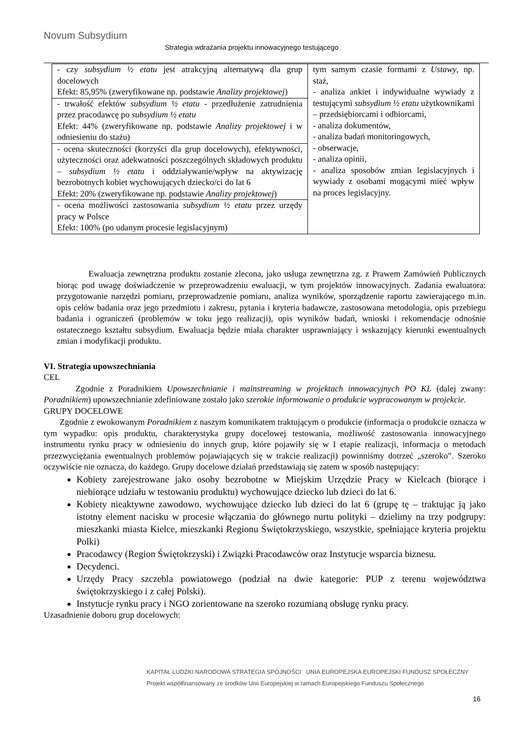Novum Subsydium
Strategia wdrażania projektu innowacyjnego testującego
| - czy subsydium ½ etatu jest atrakcyjną alternatywą dla grup docelowych Efekt: 85,95% (zweryfikowane np. podstawie Analizy projektowej ) | tym samym czasie formami z Ustawy , np. staż, - analiza ankiet i indywidualne wywiady z testującymi subsydium ½ etatu użytkownikami – przedsiębiorcami i odbiorcami, - analiza dokumentów, - analiza badań monitoringowych, - obserwacje, - analiza opinii, - analiza sposobów zmian legislacyjnych i wywiady z osobami mogącymi mieć wpływ na proces legislacyjny. |
| - trwałość efektów subsydium ½ etatu - przedłużenie zatrudnienia przez pracodawcę po subsydium ½ etatu Efekt: 44% (zweryfikowane np. podstawie Analizy projektowej i w odniesieniu do stażu) | |
| - ocena skuteczności (korzyści dla grup docelowych), efektywności, użyteczności oraz adekwatności poszczególnych składowych produktu – subsydium ½ etatu i oddziaływanie/wpływ na aktywizację bezrobotnych kobiet wychowujących dziecko/ci do lat 6 Efekt: 20% (zweryfikowane np. podstawie Analizy projektowej ) | |
| - ocena możliwości zastosowania subsydium ½ etatu przez urzędy pracy w Polsce Efekt: 100% (po udanym procesie legislacyjnym) | |
Ewaluacja zewnętrzna produktu zostanie zlecona, jako usługa zewnętrzna zg. z Prawem Zamówień Publicznych biorąc pod uwagę doświadczenie w przeprowadzeniu ewaluacji, w tym projektów innowacyjnych. Zadania ewaluatora: przygotowanie narzędzi pomiaru, przeprowadzenie pomiaru, analiza wyników, sporządzenie raportu zawierającego m.in. opis celów badania oraz jego przedmiotu i zakresu, pytania i kryteria badawcze, zastosowana metodologia, opis przebiegu badania i ograniczeń (problemów w toku jego realizacji), opis wyników badań, wnioski i rekomendacje odnośnie ostatecznego kształtu subsydium. Ewaluacja będzie miała charakter usprawniający i wskazujący kierunki ewentualnych zmian i modyfikacji produktu.
VI. Strategia upowszechniania
CEL
Zgodnie z Poradnikiem Upowszechnianie i mainstreaming w projektach innowacyjnych PO KL (dalej zwany: Poradnikiem) upowszechnianie zdefiniowane zostało jako szerokie informowanie o produkcie wypracowanym w projekcie.
GRUPY DOCELOWE
Zgodnie z ewokowanym Poradnikiem z naszym komunikatem traktującym o produkcie (informacja o produkcie oznacza w tym wypadku: opis produktu, charakterystyka grupy docelowej testowania, możliwość zastosowania innowacyjnego instrumentu rynku pracy w odniesieniu do innych grup, które pojawiły się w I etapie realizacji, informacja o metodach przezwyciężania ewentualnych problemów pojawiających się w trakcie realizacji) powinniśmy dotrzeć „szeroko”. Szeroko oczywiście nie oznacza, do każdego. Grupy docelowe działań przedstawiają się zatem w sposób następujący:
Kobiety zarejestrowane jako osoby bezrobotne w Miejskim Urzędzie Pracy w Kielcach (biorące i niebiorące udziału w testowaniu produktu) wychowujące dziecko lub dzieci do lat 6.
Kobiety nieaktywne zawodowo, wychowujące dziecko lub dzieci do lat 6 (grupę tę – traktując ją jako istotny element nacisku w procesie włączania do głównego nurtu polityki – dzielimy na trzy podgrupy: mieszkanki miasta Kielce, mieszkanki Regionu Świętokrzyskiego, wszystkie, spełniające kryteria projektu Polki)
Pracodawcy (Region Świętokrzyski) i Związki Pracodawców oraz Instytucje wsparcia biznesu.
Decydenci.
Urzędy Pracy szczebla powiatowego (podział na dwie kategorie: PUP z terenu województwa świętokrzyskiego i z całej Polski).
Instytucje rynku pracy i NGO zorientowane na szeroko rozumianą obsługę rynku pracy.
Uzasadnienie doboru grup docelowych:
KAPITAŁ LUDZKI NARODOWA STRATEGIA SPÓJNOŚCI UNIA EUROPEJSKA EUROPEJSKI FUNDUSZ SPOŁECZNY
Projekt współfinansowany ze środków Unii Europejskiej w ramach Europejskiego Funduszu Społecznego
16